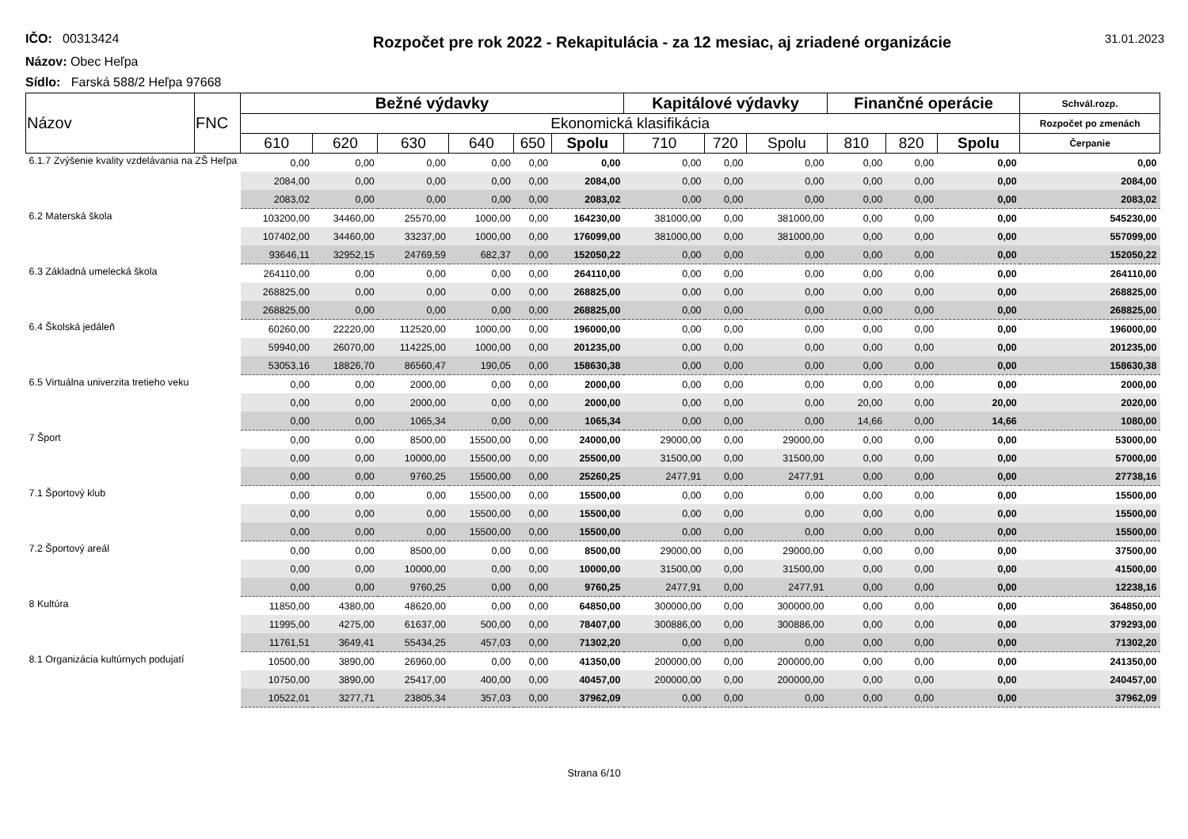IČO: 00313424
Rozpočet pre rok 2022 - Rekapitulácia - za 12 mesiac, aj zriadené organizácie
31.01.2023
Názov: Obec Heľpa
Sídlo: Farská 588/2 Heľpa 97668
| Názov | FNC | Bežné výdavky | | | | | | Kapitálové výdavky | | | Finančné operácie | | | Schvál.rozp. |
| --- | --- | --- | --- | --- | --- | --- | --- | --- | --- | --- | --- | --- | --- | --- |
| | | Ekonomická klasifikácia | | | | | | | | | | | | Rozpočet po zmenách |
| | | 610 | 620 | 630 | 640 | 650 | Spolu | 710 | 720 | Spolu | 810 | 820 | Spolu | Čerpanie |
| 6.1.7 Zvýšenie kvality vzdelávania na ZŠ Heľpa | | 0,00 | 0,00 | 0,00 | 0,00 | 0,00 | 0,00 | 0,00 | 0,00 | 0,00 | 0,00 | 0,00 | 0,00 | 0,00 |
| | | 2084,00 | 0,00 | 0,00 | 0,00 | 0,00 | 2084,00 | 0,00 | 0,00 | 0,00 | 0,00 | 0,00 | 0,00 | 2084,00 |
| | | 2083,02 | 0,00 | 0,00 | 0,00 | 0,00 | 2083,02 | 0,00 | 0,00 | 0,00 | 0,00 | 0,00 | 0,00 | 2083,02 |
| 6.2 Materská škola | | 103200,00 | 34460,00 | 25570,00 | 1000,00 | 0,00 | 164230,00 | 381000,00 | 0,00 | 381000,00 | 0,00 | 0,00 | 0,00 | 545230,00 |
| | | 107402,00 | 34460,00 | 33237,00 | 1000,00 | 0,00 | 176099,00 | 381000,00 | 0,00 | 381000,00 | 0,00 | 0,00 | 0,00 | 557099,00 |
| | | 93646,11 | 32952,15 | 24769,59 | 682,37 | 0,00 | 152050,22 | 0,00 | 0,00 | 0,00 | 0,00 | 0,00 | 0,00 | 152050,22 |
| 6.3 Základná umelecká škola | | 264110,00 | 0,00 | 0,00 | 0,00 | 0,00 | 264110,00 | 0,00 | 0,00 | 0,00 | 0,00 | 0,00 | 0,00 | 264110,00 |
| | | 268825,00 | 0,00 | 0,00 | 0,00 | 0,00 | 268825,00 | 0,00 | 0,00 | 0,00 | 0,00 | 0,00 | 0,00 | 268825,00 |
| | | 268825,00 | 0,00 | 0,00 | 0,00 | 0,00 | 268825,00 | 0,00 | 0,00 | 0,00 | 0,00 | 0,00 | 0,00 | 268825,00 |
| 6.4 Školská jedáleň | | 60260,00 | 22220,00 | 112520,00 | 1000,00 | 0,00 | 196000,00 | 0,00 | 0,00 | 0,00 | 0,00 | 0,00 | 0,00 | 196000,00 |
| | | 59940,00 | 26070,00 | 114225,00 | 1000,00 | 0,00 | 201235,00 | 0,00 | 0,00 | 0,00 | 0,00 | 0,00 | 0,00 | 201235,00 |
| | | 53053,16 | 18826,70 | 86560,47 | 190,05 | 0,00 | 158630,38 | 0,00 | 0,00 | 0,00 | 0,00 | 0,00 | 0,00 | 158630,38 |
| 6.5 Virtuálna univerzita tretieho veku | | 0,00 | 0,00 | 2000,00 | 0,00 | 0,00 | 2000,00 | 0,00 | 0,00 | 0,00 | 0,00 | 0,00 | 0,00 | 2000,00 |
| | | 0,00 | 0,00 | 2000,00 | 0,00 | 0,00 | 2000,00 | 0,00 | 0,00 | 0,00 | 20,00 | 0,00 | 20,00 | 2020,00 |
| | | 0,00 | 0,00 | 1065,34 | 0,00 | 0,00 | 1065,34 | 0,00 | 0,00 | 0,00 | 14,66 | 0,00 | 14,66 | 1080,00 |
| 7 Šport | | 0,00 | 0,00 | 8500,00 | 15500,00 | 0,00 | 24000,00 | 29000,00 | 0,00 | 29000,00 | 0,00 | 0,00 | 0,00 | 53000,00 |
| | | 0,00 | 0,00 | 10000,00 | 15500,00 | 0,00 | 25500,00 | 31500,00 | 0,00 | 31500,00 | 0,00 | 0,00 | 0,00 | 57000,00 |
| | | 0,00 | 0,00 | 9760,25 | 15500,00 | 0,00 | 25260,25 | 2477,91 | 0,00 | 2477,91 | 0,00 | 0,00 | 0,00 | 27738,16 |
| 7.1 Športový klub | | 0,00 | 0,00 | 0,00 | 15500,00 | 0,00 | 15500,00 | 0,00 | 0,00 | 0,00 | 0,00 | 0,00 | 0,00 | 15500,00 |
| | | 0,00 | 0,00 | 0,00 | 15500,00 | 0,00 | 15500,00 | 0,00 | 0,00 | 0,00 | 0,00 | 0,00 | 0,00 | 15500,00 |
| | | 0,00 | 0,00 | 0,00 | 15500,00 | 0,00 | 15500,00 | 0,00 | 0,00 | 0,00 | 0,00 | 0,00 | 0,00 | 15500,00 |
| 7.2 Športový areál | | 0,00 | 0,00 | 8500,00 | 0,00 | 0,00 | 8500,00 | 29000,00 | 0,00 | 29000,00 | 0,00 | 0,00 | 0,00 | 37500,00 |
| | | 0,00 | 0,00 | 10000,00 | 0,00 | 0,00 | 10000,00 | 31500,00 | 0,00 | 31500,00 | 0,00 | 0,00 | 0,00 | 41500,00 |
| | | 0,00 | 0,00 | 9760,25 | 0,00 | 0,00 | 9760,25 | 2477,91 | 0,00 | 2477,91 | 0,00 | 0,00 | 0,00 | 12238,16 |
| 8 Kultúra | | 11850,00 | 4380,00 | 48620,00 | 0,00 | 0,00 | 64850,00 | 300000,00 | 0,00 | 300000,00 | 0,00 | 0,00 | 0,00 | 364850,00 |
| | | 11995,00 | 4275,00 | 61637,00 | 500,00 | 0,00 | 78407,00 | 300886,00 | 0,00 | 300886,00 | 0,00 | 0,00 | 0,00 | 379293,00 |
| | | 11761,51 | 3649,41 | 55434,25 | 457,03 | 0,00 | 71302,20 | 0,00 | 0,00 | 0,00 | 0,00 | 0,00 | 0,00 | 71302,20 |
| 8.1 Organizácia kultúrnych podujatí | | 10500,00 | 3890,00 | 26960,00 | 0,00 | 0,00 | 41350,00 | 200000,00 | 0,00 | 200000,00 | 0,00 | 0,00 | 0,00 | 241350,00 |
| | | 10750,00 | 3890,00 | 25417,00 | 400,00 | 0,00 | 40457,00 | 200000,00 | 0,00 | 200000,00 | 0,00 | 0,00 | 0,00 | 240457,00 |
| | | 10522,01 | 3277,71 | 23805,34 | 357,03 | 0,00 | 37962,09 | 0,00 | 0,00 | 0,00 | 0,00 | 0,00 | 0,00 | 37962,09 |
Strana 6/10